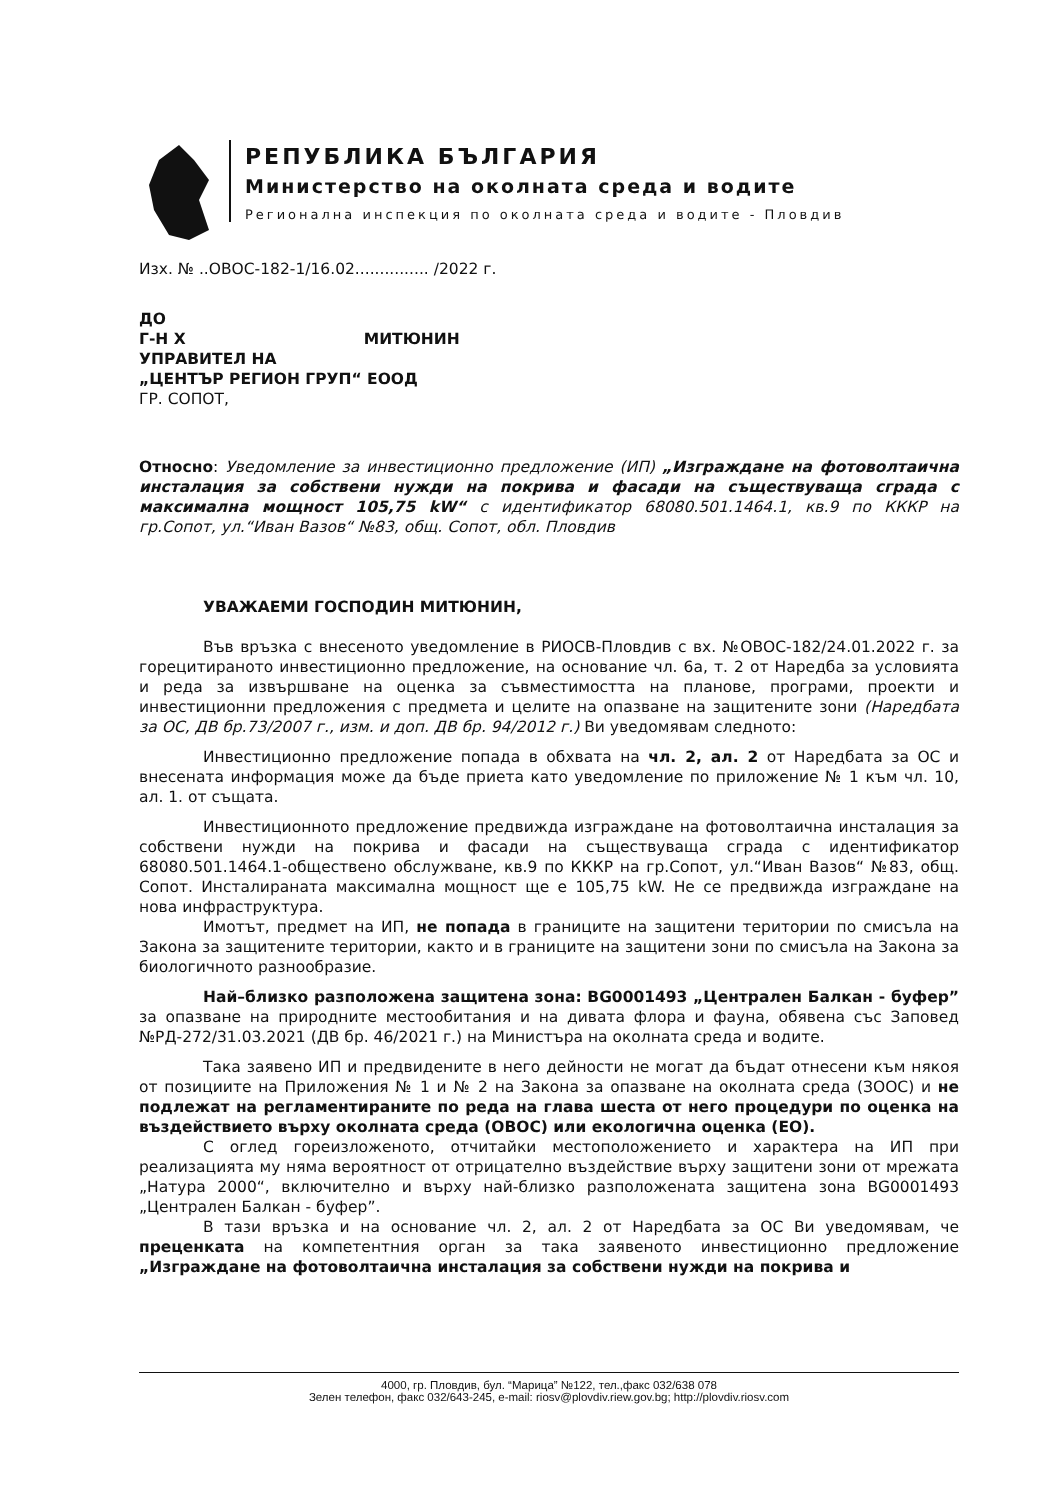РЕПУБЛИКА БЪЛГАРИЯ
Министерство на околната среда и водите
Регионална инспекция по околната среда и водите - Пловдив
Изх. № ..ОВОС-182-1/16.02............... /2022 г.
ДО
Г-Н Х МИТЮНИН
УПРАВИТЕЛ НА
„ЦЕНТЪР РЕГИОН ГРУП“ ЕООД
ГР. СОПОТ,
Относно: Уведомление за инвестиционно предложение (ИП) „Изграждане на фотоволтаична инсталация за собствени нужди на покрива и фасади на съществуваща сграда с максимална мощност 105,75 kW“ с идентификатор 68080.501.1464.1, кв.9 по КККР на гр.Сопот, ул.“Иван Вазов“ №83, общ. Сопот, обл. Пловдив
УВАЖАЕМИ ГОСПОДИН МИТЮНИН,
Във връзка с внесеното уведомление в РИОСВ-Пловдив с вх. №ОВОС-182/24.01.2022 г. за горецитираното инвестиционно предложение, на основание чл. 6а, т. 2 от Наредба за условията и реда за извършване на оценка за съвместимостта на планове, програми, проекти и инвестиционни предложения с предмета и целите на опазване на защитените зони (Наредбата за ОС, ДВ бр.73/2007 г., изм. и доп. ДВ бр. 94/2012 г.) Ви уведомявам следното:
Инвестиционно предложение попада в обхвата на чл. 2, ал. 2 от Наредбата за ОС и внесената информация може да бъде приета като уведомление по приложение № 1 към чл. 10, ал. 1. от същата.
Инвестиционното предложение предвижда изграждане на фотоволтаична инсталация за собствени нужди на покрива и фасади на съществуваща сграда с идентификатор 68080.501.1464.1-обществено обслужване, кв.9 по КККР на гр.Сопот, ул.“Иван Вазов“ №83, общ. Сопот. Инсталираната максимална мощност ще е 105,75 kW. Не се предвижда изграждане на нова инфраструктура.
Имотът, предмет на ИП, не попада в границите на защитени територии по смисъла на Закона за защитените територии, както и в границите на защитени зони по смисъла на Закона за биологичното разнообразие.
Най–близко разположена защитена зона: BG0001493 „Централен Балкан - буфер” за опазване на природните местообитания и на дивата флора и фауна, обявена със Заповед №РД-272/31.03.2021 (ДВ бр. 46/2021 г.) на Министъра на околната среда и водите.
Така заявено ИП и предвидените в него дейности не могат да бъдат отнесени към някоя от позициите на Приложения № 1 и № 2 на Закона за опазване на околната среда (ЗООС) и не подлежат на регламентираните по реда на глава шеста от него процедури по оценка на въздействието върху околната среда (ОВОС) или екологична оценка (ЕО).
С оглед гореизложеното, отчитайки местоположението и характера на ИП при реализацията му няма вероятност от отрицателно въздействие върху защитени зони от мрежата „Натура 2000“, включително и върху най-близко разположената защитена зона BG0001493 „Централен Балкан - буфер”.
В тази връзка и на основание чл. 2, ал. 2 от Наредбата за ОС Ви уведомявам, че преценката на компетентния орган за така заявеното инвестиционно предложение „Изграждане на фотоволтаична инсталация за собствени нужди на покрива и
4000, гр. Пловдив, бул. “Марица” №122, тел.,факс 032/638 078
Зелен телефон, факс 032/643-245, e-mail: riosv@plovdiv.riew.gov.bg; http://plovdiv.riosv.com